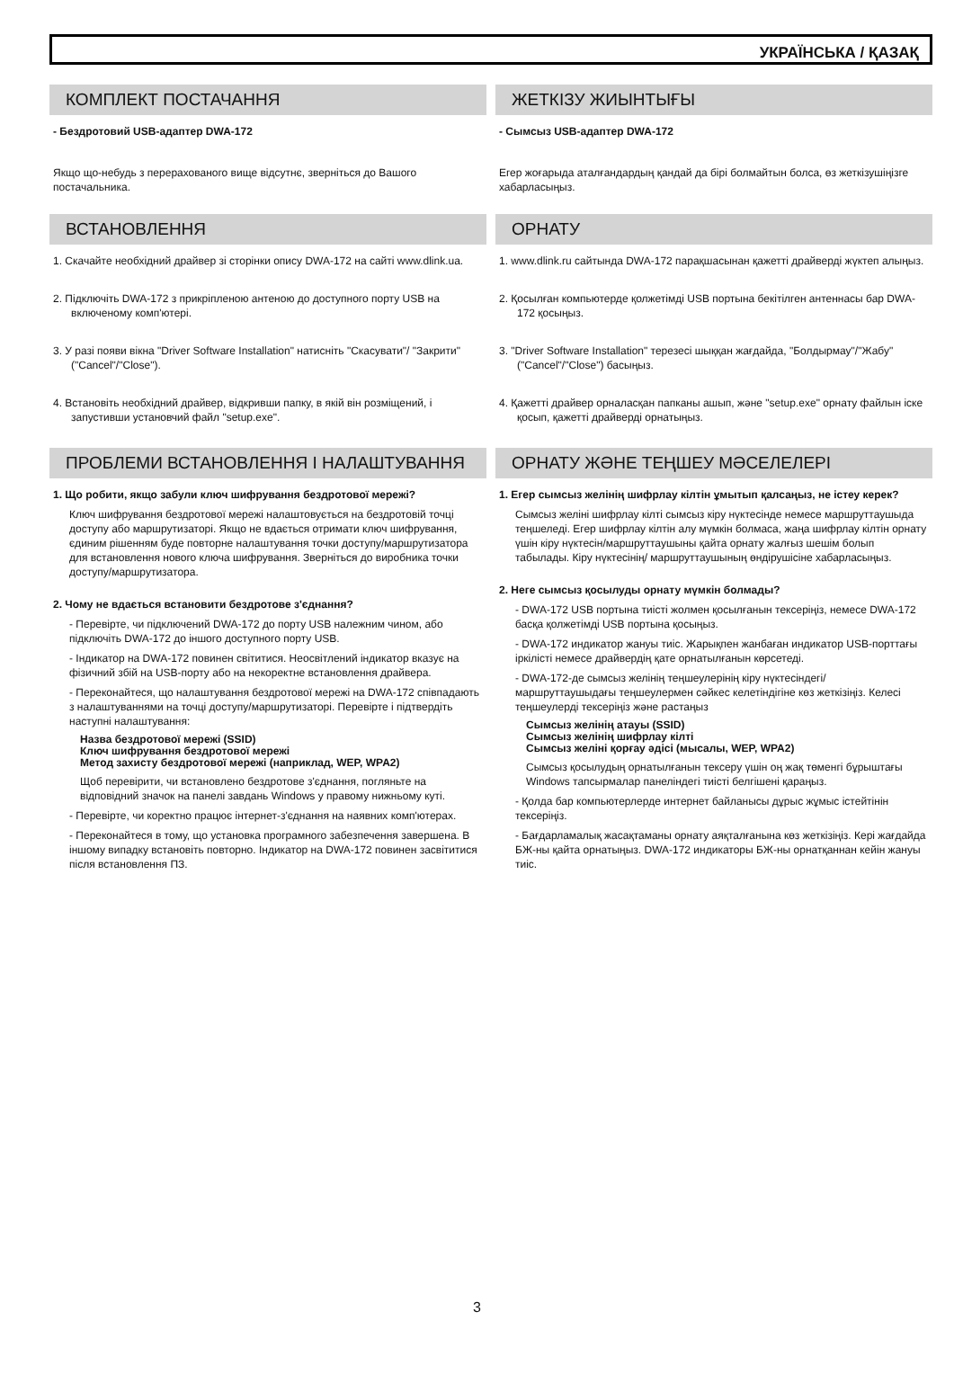УКРАЇНСЬКА / ҚАЗАҚ
КОМПЛЕКТ ПОСТАЧАННЯ
- Бездротовий USB-адаптер DWA-172
Якщо що-небудь з перерахованого вище відсутнє, зверніться до Вашого постачальника.
ВСТАНОВЛЕННЯ
1. Скачайте необхідний драйвер зі сторінки опису DWA-172 на сайті www.dlink.ua.
2. Підключіть DWA-172 з прикріпленою антеною до доступного порту USB на включеному комп'ютері.
3. У разі появи вікна "Driver Software Installation" натисніть "Скасувати"/ "Закрити" ("Cancel"/"Close").
4. Встановіть необхідний драйвер, відкривши папку, в якій він розміщений, і запустивши установчий файл "setup.exe".
ПРОБЛЕМИ ВСТАНОВЛЕННЯ І НАЛАШТУВАННЯ
1. Що робити, якщо забули ключ шифрування бездротової мережі?
Ключ шифрування бездротової мережі налаштовується на бездротовій точці доступу або маршрутизаторі. Якщо не вдається отримати ключ шифрування, єдиним рішенням буде повторне налаштування точки доступу/маршрутизатора для встановлення нового ключа шифрування. Зверніться до виробника точки доступу/маршрутизатора.
2. Чому не вдається встановити бездротове з'єднання?
- Перевірте, чи підключений DWA-172 до порту USB належним чином, або підключіть DWA-172 до іншого доступного порту USB.
- Індикатор на DWA-172 повинен світитися. Неосвітлений індикатор вказує на фізичний збій на USB-порту або на некоректне встановлення драйвера.
- Переконайтеся, що налаштування бездротової мережі на DWA-172 співпадають з налаштуваннями на точці доступу/маршрутизаторі. Перевірте і підтвердіть наступні налаштування:
Назва бездротової мережі (SSID)
Ключ шифрування бездротової мережі
Метод захисту бездротової мережі (наприклад, WEP, WPA2)
Щоб перевірити, чи встановлено бездротове з'єднання, погляньте на відповідний значок на панелі завдань Windows у правому нижньому куті.
- Перевірте, чи коректно працює інтернет-з'єднання на наявних комп'ютерах.
- Переконайтеся в тому, що установка програмного забезпечення завершена. В іншому випадку встановіть повторно. Індикатор на DWA-172 повинен засвітитися після встановлення ПЗ.
ЖЕТКІЗУ ЖИЫНТЫҒЫ
- Сымсыз USB-адаптер DWA-172
Егер жоғарыда аталғандардың қандай да бірі болмайтын болса, өз жеткізушіңізге хабарласыңыз.
ОРНАТУ
1. www.dlink.ru сайтында DWA-172 парақшасынан қажетті драйверді жүктеп алыңыз.
2. Қосылған компьютерде қолжетімді USB портына бекітілген антеннасы бар DWA-172 қосыңыз.
3. "Driver Software Installation" терезесі шыққан жағдайда, "Болдырмау"/"Жабу" ("Cancel"/"Close") басыңыз.
4. Қажетті драйвер орналасқан папканы ашып, және "setup.exe" орнату файлын іске қосып, қажетті драйверді орнатыңыз.
ОРНАТУ ЖӘНЕ ТЕҢШЕУ МӘСЕЛЕЛЕРІ
1. Егер сымсыз желінің шифрлау кілтін ұмытып қалсаңыз, не істеу керек?
Сымсыз желіні шифрлау кілті сымсыз кіру нүктесінде немесе маршруттаушыда теңшеледі. Егер шифрлау кілтін алу мүмкін болмаса, жаңа шифрлау кілтін орнату үшін кіру нүктесін/маршруттаушыны қайта орнату жалғыз шешім болып табылады. Кіру нүктесінің/ маршруттаушының өндірушісіне хабарласыңыз.
2. Неге сымсыз қосылуды орнату мүмкін болмады?
- DWA-172 USB портына тиісті жолмен қосылғанын тексеріңіз, немесе DWA-172 басқа қолжетімді USB портына қосыңыз.
- DWA-172 индикатор жануы тиіс. Жарықпен жанбаған индикатор USB-порттағы іркілісті немесе драйвердің қате орнатылғанын көрсетеді.
- DWA-172-де сымсыз желінің теңшеулерінің кіру нүктесіндегі/ маршруттаушыдағы теңшеулермен сәйкес келетіндігіне көз жеткізіңіз. Келесі теңшеулерді тексеріңіз және растаңыз
Сымсыз желінің атауы (SSID)
Сымсыз желінің шифрлау кілті
Сымсыз желіні қорғау әдісі (мысалы, WEP, WPA2)
Сымсыз қосылудың орнатылғанын тексеру үшін оң жақ төменгі бұрыштағы Windows тапсырмалар панеліндегі тиісті белгішені қараңыз.
- Қолда бар компьютерлерде интернет байланысы дұрыс жұмыс істейтінін тексеріңіз.
- Бағдарламалық жасақтаманы орнату аяқталғанына көз жеткізіңіз. Кері жағдайда БЖ-ны қайта орнатыңыз. DWA-172 индикаторы БЖ-ны орнатқаннан кейін жануы тиіс.
3